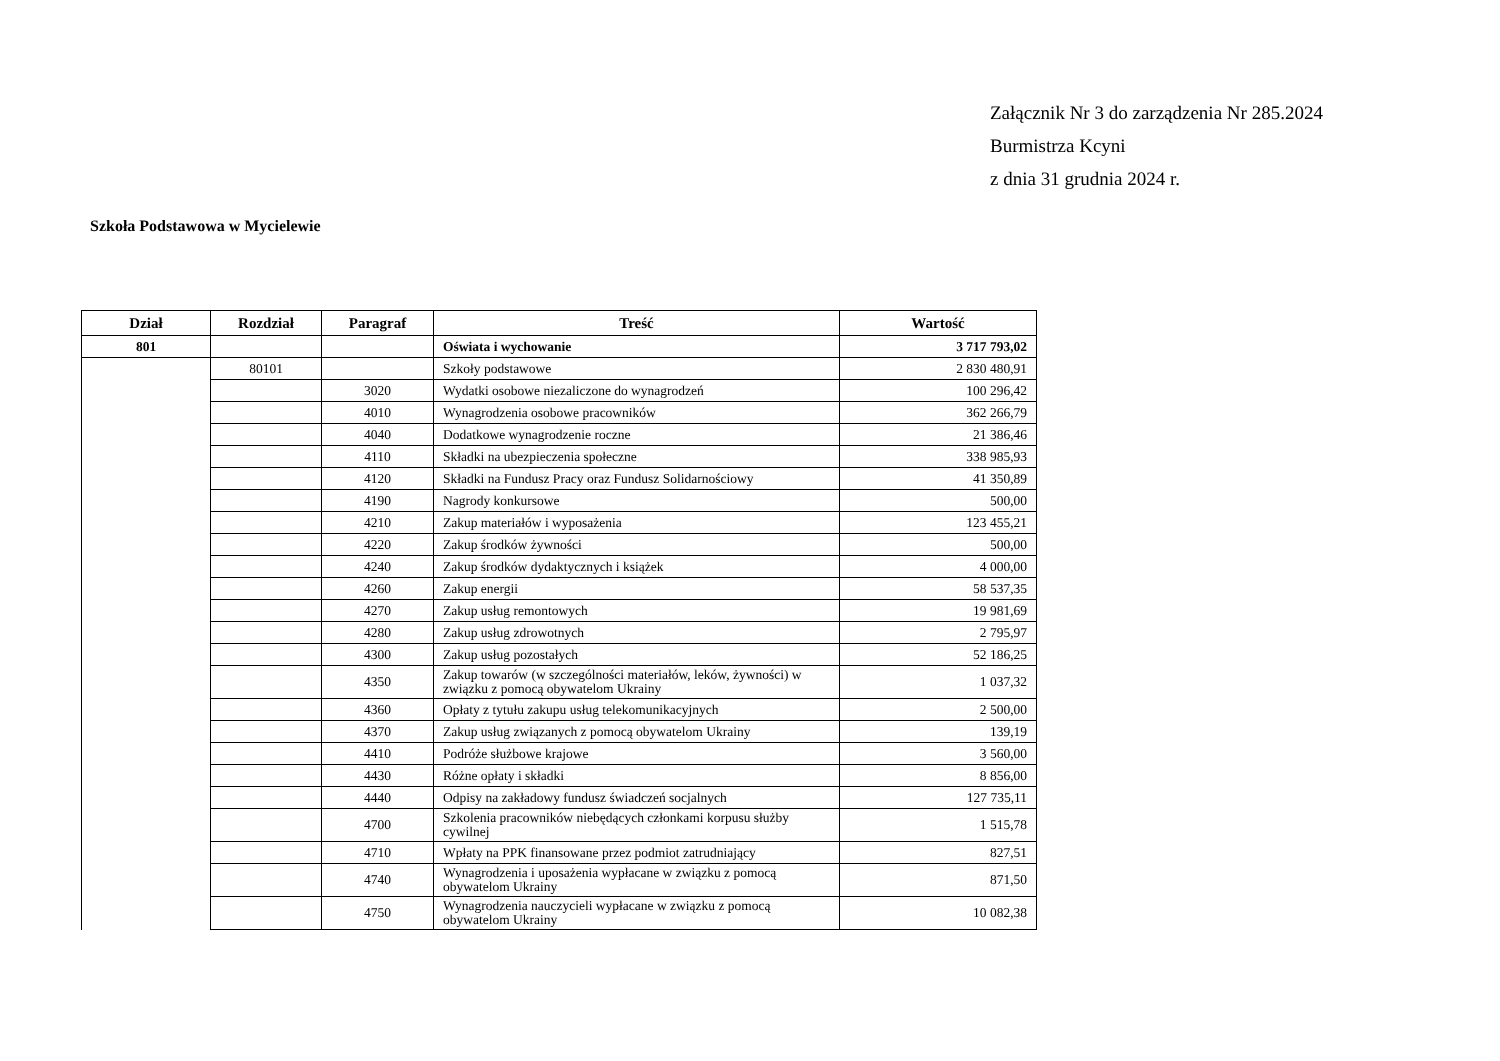Załącznik Nr 3 do zarządzenia Nr 285.2024
Burmistrza Kcyni
z dnia 31 grudnia 2024 r.
Szkoła Podstawowa w Mycielewie
| Dział | Rozdział | Paragraf | Treść | Wartość |
| --- | --- | --- | --- | --- |
| 801 | | | Oświata i wychowanie | 3 717 793,02 |
| | 80101 | | Szkoły podstawowe | 2 830 480,91 |
| | | 3020 | Wydatki osobowe niezaliczone do wynagrodzeń | 100 296,42 |
| | | 4010 | Wynagrodzenia osobowe pracowników | 362 266,79 |
| | | 4040 | Dodatkowe wynagrodzenie roczne | 21 386,46 |
| | | 4110 | Składki na ubezpieczenia społeczne | 338 985,93 |
| | | 4120 | Składki na Fundusz Pracy oraz Fundusz Solidarnościowy | 41 350,89 |
| | | 4190 | Nagrody konkursowe | 500,00 |
| | | 4210 | Zakup materiałów i wyposażenia | 123 455,21 |
| | | 4220 | Zakup środków żywności | 500,00 |
| | | 4240 | Zakup środków dydaktycznych i książek | 4 000,00 |
| | | 4260 | Zakup energii | 58 537,35 |
| | | 4270 | Zakup usług remontowych | 19 981,69 |
| | | 4280 | Zakup usług zdrowotnych | 2 795,97 |
| | | 4300 | Zakup usług pozostałych | 52 186,25 |
| | | 4350 | Zakup towarów (w szczególności materiałów, leków, żywności) w związku z pomocą obywatelom Ukrainy | 1 037,32 |
| | | 4360 | Opłaty z tytułu zakupu usług telekomunikacyjnych | 2 500,00 |
| | | 4370 | Zakup usług związanych z pomocą obywatelom Ukrainy | 139,19 |
| | | 4410 | Podróże służbowe krajowe | 3 560,00 |
| | | 4430 | Różne opłaty i składki | 8 856,00 |
| | | 4440 | Odpisy na zakładowy fundusz świadczeń socjalnych | 127 735,11 |
| | | 4700 | Szkolenia pracowników niebędących członkami korpusu służby cywilnej | 1 515,78 |
| | | 4710 | Wpłaty na PPK finansowane przez podmiot zatrudniający | 827,51 |
| | | 4740 | Wynagrodzenia i uposażenia wypłacane w związku z pomocą obywatelom Ukrainy | 871,50 |
| | | 4750 | Wynagrodzenia nauczycieli wypłacane w związku z pomocą obywatelom Ukrainy | 10 082,38 |